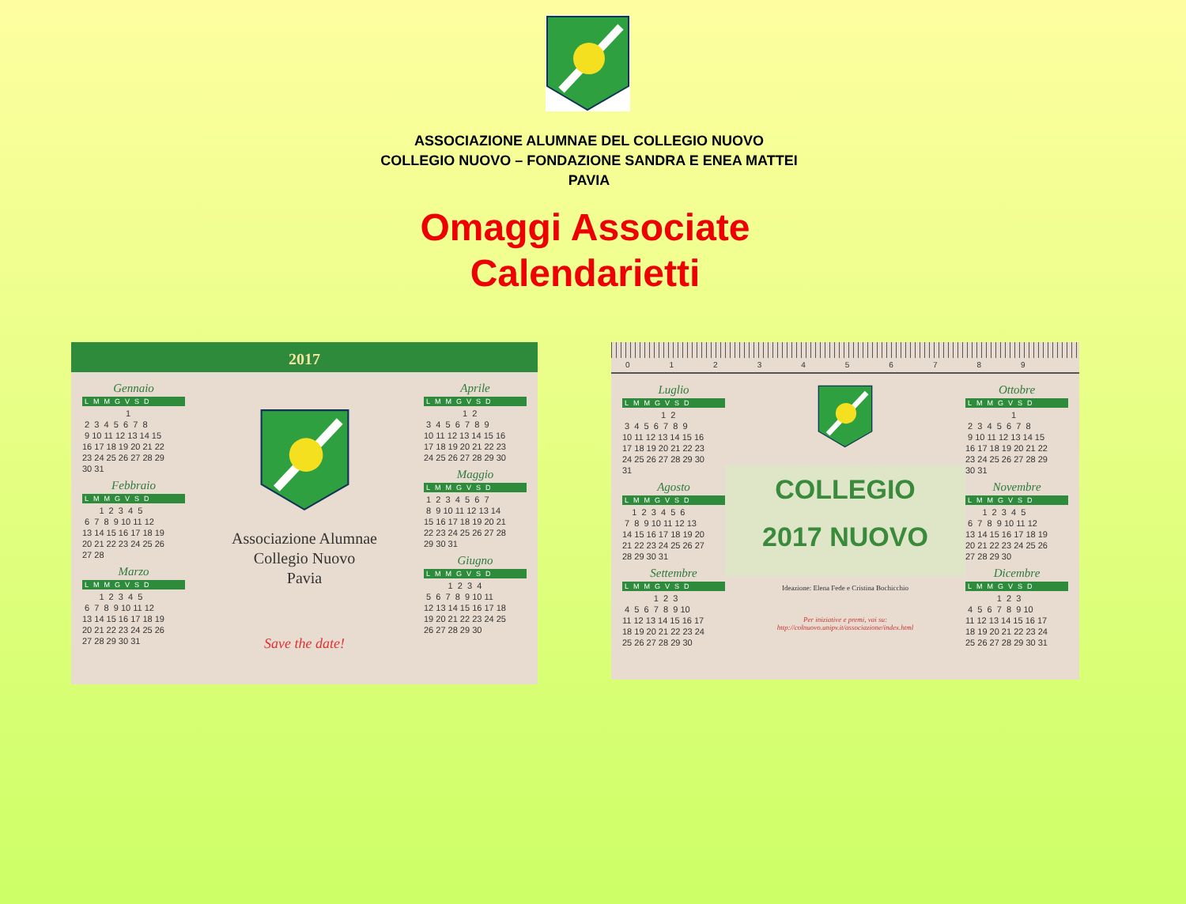ASSOCIAZIONE ALUMNAE DEL COLLEGIO NUOVO
COLLEGIO NUOVO – FONDAZIONE SANDRA E ENEA MATTEI
PAVIA
Omaggi Associate
Calendarietti
2017
Gennaio
LMMGVSD
1 2 3 4 5 6 7 8 9 10 11 12 13 14 15 16 17 18 19 20 21 22 23 24 25 26 27 28 29 30 31
Febbraio
LMMGVSD
1 2 3 4 5 6 7 8 9 10 11 12 13 14 15 16 17 18 19 20 21 22 23 24 25 26 27 28
Marzo
LMMGVSD
1 2 3 4 5 6 7 8 9 10 11 12 13 14 15 16 17 18 19 20 21 22 23 24 25 26 27 28 29 30 31
Associazione Alumnae
Collegio Nuovo
Pavia
Save the date!
Aprile
LMMGVSD
1 2 3 4 5 6 7 8 9 10 11 12 13 14 15 16 17 18 19 20 21 22 23 24 25 26 27 28 29 30
Maggio
LMMGVSD
1 2 3 4 5 6 7 8 9 10 11 12 13 14 15 16 17 18 19 20 21 22 23 24 25 26 27 28 29 30 31
Giugno
LMMGVSD
1 2 3 4 5 6 7 8 9 10 11 12 13 14 15 16 17 18 19 20 21 22 23 24 25 26 27 28 29 30
0123456789
Luglio
LMMGVSD
1 2 3 4 5 6 7 8 9 10 11 12 13 14 15 16 17 18 19 20 21 22 23 24 25 26 27 28 29 30 31
Agosto
LMMGVSD
1 2 3 4 5 6 7 8 9 10 11 12 13 14 15 16 17 18 19 20 21 22 23 24 25 26 27 28 29 30 31
Settembre
LMMGVSD
1 2 3 4 5 6 7 8 9 10 11 12 13 14 15 16 17 18 19 20 21 22 23 24 25 26 27 28 29 30
COLLEGIO
2017 NUOVO
Ideazione: Elena Fede e Cristina Bochicchio
Per iniziative e premi, vai su:
http://colnuovo.unipv.it/associazione/index.html
Ottobre
LMMGVSD
1 2 3 4 5 6 7 8 9 10 11 12 13 14 15 16 17 18 19 20 21 22 23 24 25 26 27 28 29 30 31
Novembre
LMMGVSD
1 2 3 4 5 6 7 8 9 10 11 12 13 14 15 16 17 18 19 20 21 22 23 24 25 26 27 28 29 30
Dicembre
LMMGVSD
1 2 3 4 5 6 7 8 9 10 11 12 13 14 15 16 17 18 19 20 21 22 23 24 25 26 27 28 29 30 31